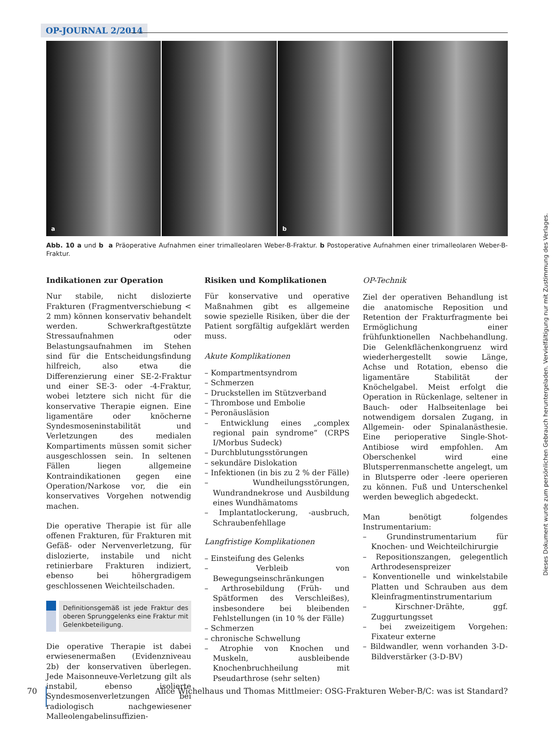OP-JOURNAL 2/2014
a
b
Abb. 10 a und b a Präoperative Aufnahmen einer trimalleolaren Weber-B-Fraktur. b Postoperative Aufnahmen einer trimalleolaren Weber-B-Fraktur.
Indikationen zur Operation
Nur stabile, nicht dislozierte Frakturen (Fragmentverschiebung < 2 mm) können konservativ behandelt werden. Schwerkraftgestützte Stressaufnahmen oder Belastungsaufnahmen im Stehen sind für die Entscheidungsfindung hilfreich, also etwa die Differenzierung einer SE-2-Fraktur und einer SE-3- oder -4-Fraktur, wobei letztere sich nicht für die konservative Therapie eignen. Eine ligamentäre oder knöcherne Syndesmoseninstabilität und Verletzungen des medialen Kompartiments müssen somit sicher ausgeschlossen sein. In seltenen Fällen liegen allgemeine Kontraindikationen gegen eine Operation/Narkose vor, die ein konservatives Vorgehen notwendig machen.
Die operative Therapie ist für alle offenen Frakturen, für Frakturen mit Gefäß- oder Nervenverletzung, für dislozierte, instabile und nicht retinierbare Frakturen indiziert, ebenso bei höhergradigem geschlossenen Weichteilschaden.
Definitionsgemäß ist jede Fraktur des oberen Sprunggelenks eine Fraktur mit Gelenkbeteiligung.
Die operative Therapie ist dabei erwiesenermaßen (Evidenzniveau 2b) der konservativen überlegen. Jede Maisonneuve-Verletzung gilt als instabil, ebenso isolierte Syndesmosenverletzungen bei radiologisch nachgewiesener Malleolengabelinsuffizien-
Risiken und Komplikationen
Für konservative und operative Maßnahmen gibt es allgemeine sowie spezielle Risiken, über die der Patient sorgfältig aufgeklärt werden muss.
Akute Komplikationen
– Kompartmentsyndrom
– Schmerzen
– Druckstellen im Stützverband
– Thrombose und Embolie
– Peronäusläsion
– Entwicklung eines „complex regional pain syndrome“ (CRPS I/Morbus Sudeck)
– Durchblutungsstörungen
– sekundäre Dislokation
– Infektionen (in bis zu 2 % der Fälle)
– Wundheilungsstörungen, Wundrandnekrose und Ausbildung eines Wundhämatoms
– Implantatlockerung, -ausbruch, Schraubenfehllage
Langfristige Komplikationen
– Einsteifung des Gelenks
– Verbleib von Bewegungseinschränkungen
– Arthrosebildung (Früh- und Spätformen des Verschleißes), insbesondere bei bleibenden Fehlstellungen (in 10 % der Fälle)
– Schmerzen
– chronische Schwellung
– Atrophie von Knochen und Muskeln, ausbleibende Knochenbruchheilung mit Pseudarthrose (sehr selten)
OP-Technik
Ziel der operativen Behandlung ist die anatomische Reposition und Retention der Frakturfragmente bei Ermöglichung einer frühfunktionellen Nachbehandlung. Die Gelenkflächenkongruenz wird wiederhergestellt sowie Länge, Achse und Rotation, ebenso die ligamentäre Stabilität der Knöchelgabel. Meist erfolgt die Operation in Rückenlage, seltener in Bauch- oder Halbseitenlage bei notwendigem dorsalen Zugang, in Allgemein- oder Spinalanästhesie. Eine perioperative Single-Shot-Antibiose wird empfohlen. Am Oberschenkel wird eine Blutsperrenmanschette angelegt, um in Blutsperre oder -leere operieren zu können. Fuß und Unterschenkel werden beweglich abgedeckt.
Man benötigt folgendes Instrumentarium:
– Grundinstrumentarium für Knochen- und Weichteilchirurgie
– Repositionszangen, gelegentlich Arthrodesenspreizer
– Konventionelle und winkelstabile Platten und Schrauben aus dem Kleinfragmentinstrumentarium
– Kirschner-Drähte, ggf. Zuggurtungsset
– bei zweizeitigem Vorgehen: Fixateur externe
– Bildwandler, wenn vorhanden 3-D-Bildverstärker (3-D-BV)
70
Alice Wichelhaus und Thomas Mittlmeier: OSG-Frakturen Weber-B/C: was ist Standard?
Dieses Dokument wurde zum persönlichen Gebrauch heruntergeladen. Vervielfältigung nur mit Zustimmung des Verlages.